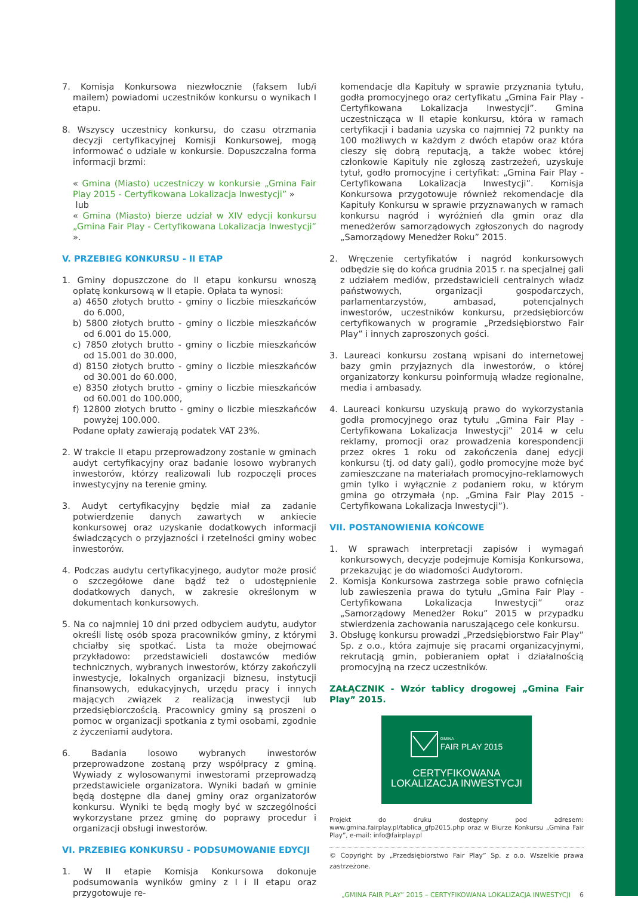7. Komisja Konkursowa niezwłocznie (faksem lub/i mailem) powiadomi uczestników konkursu o wynikach I etapu.
8. Wszyscy uczestnicy konkursu, do czasu otrzmania decyzji certyfikacyjnej Komisji Konkursowej, mogą informować o udziale w konkursie. Dopuszczalna forma informacji brzmi:
« Gmina (Miasto) uczestniczy w konkursie „Gmina Fair Play 2015 - Certyfikowana Lokalizacja Inwestycji” »
lub
« Gmina (Miasto) bierze udział w XIV edycji konkursu „Gmina Fair Play - Certyfikowana Lokalizacja Inwestycji” ».
V. PRZEBIEG KONKURSU - II ETAP
1. Gminy dopuszczone do II etapu konkursu wnoszą opłatę konkursową w II etapie. Opłata ta wynosi:
a) 4650 złotych brutto - gminy o liczbie mieszkańców do 6.000,
b) 5800 złotych brutto - gminy o liczbie mieszkańców od 6.001 do 15.000,
c) 7850 złotych brutto - gminy o liczbie mieszkańców od 15.001 do 30.000,
d) 8150 złotych brutto - gminy o liczbie mieszkańców od 30.001 do 60.000,
e) 8350 złotych brutto - gminy o liczbie mieszkańców od 60.001 do 100.000,
f) 12800 złotych brutto - gminy o liczbie mieszkańców powyżej 100.000.
Podane opłaty zawierają podatek VAT 23%.
2. W trakcie II etapu przeprowadzony zostanie w gminach audyt certyfikacyjny oraz badanie losowo wybranych inwestorów, którzy realizowali lub rozpoczęli proces inwestycyjny na terenie gminy.
3. Audyt certyfikacyjny będzie miał za zadanie potwierdzenie danych zawartych w ankiecie konkursowej oraz uzyskanie dodatkowych informacji świadczących o przyjazności i rzetelności gminy wobec inwestorów.
4. Podczas audytu certyfikacyjnego, audytor może prosić o szczegółowe dane bądź też o udostępnienie dodatkowych danych, w zakresie określonym w dokumentach konkursowych.
5. Na co najmniej 10 dni przed odbyciem audytu, audytor określi listę osób spoza pracowników gminy, z którymi chciałby się spotkać. Lista ta może obejmować przykładowo: przedstawicieli dostawców mediów technicznych, wybranych inwestorów, którzy zakończyli inwestycje, lokalnych organizacji biznesu, instytucji finansowych, edukacyjnych, urzędu pracy i innych mających związek z realizacją inwestycji lub przedsiębiorczością. Pracownicy gminy są proszeni o pomoc w organizacji spotkania z tymi osobami, zgodnie z życzeniami audytora.
6. Badania losowo wybranych inwestorów przeprowadzone zostaną przy współpracy z gminą. Wywiady z wylosowanymi inwestorami przeprowadzą przedstawiciele organizatora. Wyniki badań w gminie będą dostępne dla danej gminy oraz organizatorów konkursu. Wyniki te będą mogły być w szczególności wykorzystane przez gminę do poprawy procedur i organizacji obsługi inwestorów.
VI. PRZEBIEG KONKURSU - PODSUMOWANIE EDYCJI
1. W II etapie Komisja Konkursowa dokonuje podsumowania wyników gminy z I i II etapu oraz przygotowuje re-
komendacje dla Kapituły w sprawie przyznania tytułu, godła promocyjnego oraz certyfikatu „Gmina Fair Play - Certyfikowana Lokalizacja Inwestycji”. Gmina uczestnicząca w II etapie konkursu, która w ramach certyfikacji i badania uzyska co najmniej 72 punkty na 100 możliwych w każdym z dwóch etapów oraz która cieszy się dobrą reputacją, a także wobec której członkowie Kapituły nie zgłoszą zastrzeżeń, uzyskuje tytuł, godło promocyjne i certyfikat: „Gmina Fair Play - Certyfikowana Lokalizacja Inwestycji”. Komisja Konkursowa przygotowuje również rekomendacje dla Kapituły Konkursu w sprawie przyznawanych w ramach konkursu nagród i wyróżnień dla gmin oraz dla menedżerów samorządowych zgłoszonych do nagrody „Samorządowy Menedżer Roku” 2015.
2. Wręczenie certyfikatów i nagród konkursowych odbędzie się do końca grudnia 2015 r. na specjalnej gali z udziałem mediów, przedstawicieli centralnych władz państwowych, organizacji gospodarczych, parlamentarzystów, ambasad, potencjalnych inwestorów, uczestników konkursu, przedsiębiorców certyfikowanych w programie „Przedsiębiorstwo Fair Play” i innych zaproszonych gości.
3. Laureaci konkursu zostaną wpisani do internetowej bazy gmin przyjaznych dla inwestorów, o której organizatorzy konkursu poinformują władze regionalne, media i ambasady.
4. Laureaci konkursu uzyskują prawo do wykorzystania godła promocyjnego oraz tytułu „Gmina Fair Play - Certyfikowana Lokalizacja Inwestycji” 2014 w celu reklamy, promocji oraz prowadzenia korespondencji przez okres 1 roku od zakończenia danej edycji konkursu (tj. od daty gali), godło promocyjne może być zamieszczane na materiałach promocyjno-reklamowych gmin tylko i wyłącznie z podaniem roku, w którym gmina go otrzymała (np. „Gmina Fair Play 2015 - Certyfikowana Lokalizacja Inwestycji”).
VII. POSTANOWIENIA KOŃCOWE
1. W sprawach interpretacji zapisów i wymagań konkursowych, decyzje podejmuje Komisja Konkursowa, przekazując je do wiadomości Audytorom.
2. Komisja Konkursowa zastrzega sobie prawo cofnięcia lub zawieszenia prawa do tytułu „Gmina Fair Play - Certyfikowana Lokalizacja Inwestycji” oraz „Samorządowy Menedżer Roku” 2015 w przypadku stwierdzenia zachowania naruszającego cele konkursu.
3. Obsługę konkursu prowadzi „Przedsiębiorstwo Fair Play” Sp. z o.o., która zajmuje się pracami organizacyjnymi, rekrutacją gmin, pobieraniem opłat i działalnością promocyjną na rzecz uczestników.
ZAŁĄCZNIK - Wzór tablicy drogowej „Gmina Fair Play” 2015.
GMINA
FAIR PLAY 2015
CERTYFIKOWANA
LOKALIZACJA INWESTYCJI
Projekt do druku dostępny pod adresem: www.gmina.fairplay.pl/tablica_gfp2015.php oraz w Biurze Konkursu „Gmina Fair Play”, e-mail: info@fairplay.pl
© Copyright by „Przedsiębiorstwo Fair Play” Sp. z o.o. Wszelkie prawa zastrzeżone.
„GMINA FAIR PLAY” 2015 – CERTYFIKOWANA LOKALIZACJA INWESTYCJI 6